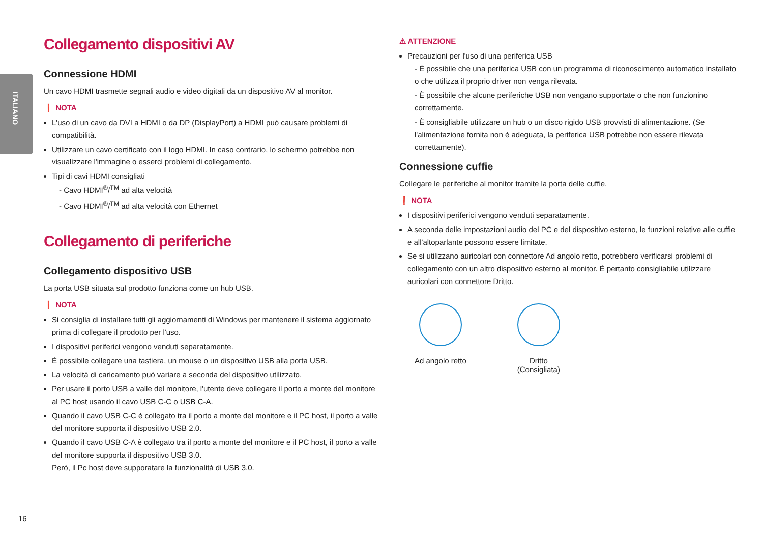ITALIANO
Collegamento dispositivi AV
Connessione HDMI
Un cavo HDMI trasmette segnali audio e video digitali da un dispositivo AV al monitor.
❗ NOTA
L'uso di un cavo da DVI a HDMI o da DP (DisplayPort) a HDMI può causare problemi di compatibilità.
Utilizzare un cavo certificato con il logo HDMI. In caso contrario, lo schermo potrebbe non visualizzare l'immagine o esserci problemi di collegamento.
Tipi di cavi HDMI consigliati
- Cavo HDMI<sup>®</sup>/<sup>TM</sup> ad alta velocità
- Cavo HDMI<sup>®</sup>/<sup>TM</sup> ad alta velocità con Ethernet
Collegamento di periferiche
Collegamento dispositivo USB
La porta USB situata sul prodotto funziona come un hub USB.
❗ NOTA
Si consiglia di installare tutti gli aggiornamenti di Windows per mantenere il sistema aggiornato prima di collegare il prodotto per l'uso.
I dispositivi periferici vengono venduti separatamente.
È possibile collegare una tastiera, un mouse o un dispositivo USB alla porta USB.
La velocità di caricamento può variare a seconda del dispositivo utilizzato.
Per usare il porto USB a valle del monitore, l'utente deve collegare il porto a monte del monitore al PC host usando il cavo USB C-C o USB C-A.
Quando il cavo USB C-C è collegato tra il porto a monte del monitore e il PC host, il porto a valle del monitore supporta il dispositivo USB 2.0.
Quando il cavo USB C-A è collegato tra il porto a monte del monitore e il PC host, il porto a valle del monitore supporta il dispositivo USB 3.0.
Però, il Pc host deve supporatare la funzionalità di USB 3.0.
⚠ ATTENZIONE
Precauzioni per l'uso di una periferica USB
- È possibile che una periferica USB con un programma di riconoscimento automatico installato o che utilizza il proprio driver non venga rilevata.
- È possibile che alcune periferiche USB non vengano supportate o che non funzionino correttamente.
- È consigliabile utilizzare un hub o un disco rigido USB provvisti di alimentazione. (Se l'alimentazione fornita non è adeguata, la periferica USB potrebbe non essere rilevata correttamente).
Connessione cuffie
Collegare le periferiche al monitor tramite la porta delle cuffie.
❗ NOTA
I dispositivi periferici vengono venduti separatamente.
A seconda delle impostazioni audio del PC e del dispositivo esterno, le funzioni relative alle cuffie e all'altoparlante possono essere limitate.
Se si utilizzano auricolari con connettore Ad angolo retto, potrebbero verificarsi problemi di collegamento con un altro dispositivo esterno al monitor. È pertanto consigliabile utilizzare auricolari con connettore Dritto.
Ad angolo retto Dritto
(Consigliata)
16